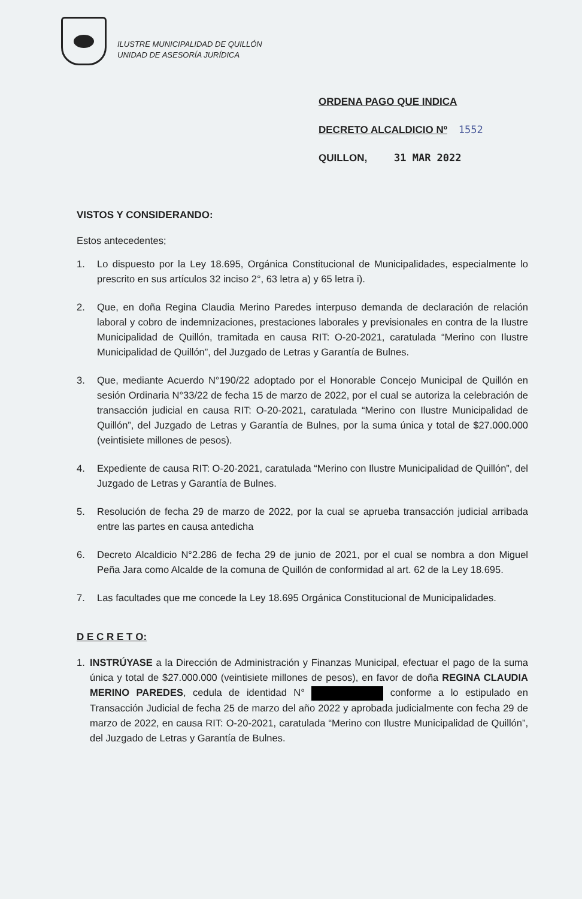ILUSTRE MUNICIPALIDAD DE QUILLÓN
UNIDAD DE ASESORÍA JURÍDICA
ORDENA PAGO QUE INDICA
DECRETO ALCALDICIO Nº 1552
QUILLON, 31 MAR 2022
VISTOS Y CONSIDERANDO:
Estos antecedentes;
1. Lo dispuesto por la Ley 18.695, Orgánica Constitucional de Municipalidades, especialmente lo prescrito en sus artículos 32 inciso 2°, 63 letra a) y 65 letra i).
2. Que, en doña Regina Claudia Merino Paredes interpuso demanda de declaración de relación laboral y cobro de indemnizaciones, prestaciones laborales y previsionales en contra de la Ilustre Municipalidad de Quillón, tramitada en causa RIT: O-20-2021, caratulada “Merino con Ilustre Municipalidad de Quillón”, del Juzgado de Letras y Garantía de Bulnes.
3. Que, mediante Acuerdo N°190/22 adoptado por el Honorable Concejo Municipal de Quillón en sesión Ordinaria N°33/22 de fecha 15 de marzo de 2022, por el cual se autoriza la celebración de transacción judicial en causa RIT: O-20-2021, caratulada “Merino con Ilustre Municipalidad de Quillón”, del Juzgado de Letras y Garantía de Bulnes, por la suma única y total de $27.000.000 (veintisiete millones de pesos).
4. Expediente de causa RIT: O-20-2021, caratulada “Merino con Ilustre Municipalidad de Quillón”, del Juzgado de Letras y Garantía de Bulnes.
5. Resolución de fecha 29 de marzo de 2022, por la cual se aprueba transacción judicial arribada entre las partes en causa antedicha
6. Decreto Alcaldicio N°2.286 de fecha 29 de junio de 2021, por el cual se nombra a don Miguel Peña Jara como Alcalde de la comuna de Quillón de conformidad al art. 62 de la Ley 18.695.
7. Las facultades que me concede la Ley 18.695 Orgánica Constitucional de Municipalidades.
D E C R E T O:
1. INSTRÚYASE a la Dirección de Administración y Finanzas Municipal, efectuar el pago de la suma única y total de $27.000.000 (veintisiete millones de pesos), en favor de doña REGINA CLAUDIA MERINO PAREDES, cedula de identidad N° conforme a lo estipulado en Transacción Judicial de fecha 25 de marzo del año 2022 y aprobada judicialmente con fecha 29 de marzo de 2022, en causa RIT: O-20-2021, caratulada “Merino con Ilustre Municipalidad de Quillón”, del Juzgado de Letras y Garantía de Bulnes.